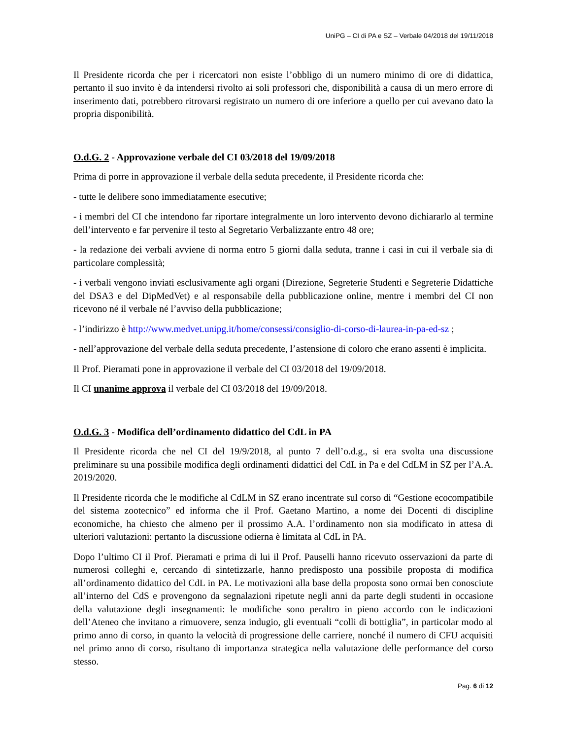UniPG – CI di PA e SZ – Verbale 04/2018 del 19/11/2018
Il Presidente ricorda che per i ricercatori non esiste l’obbligo di un numero minimo di ore di didattica, pertanto il suo invito è da intendersi rivolto ai soli professori che, disponibilità a causa di un mero errore di inserimento dati, potrebbero ritrovarsi registrato un numero di ore inferiore a quello per cui avevano dato la propria disponibilità.
O.d.G. 2 - Approvazione verbale del CI 03/2018 del 19/09/2018
Prima di porre in approvazione il verbale della seduta precedente, il Presidente ricorda che:
- tutte le delibere sono immediatamente esecutive;
- i membri del CI che intendono far riportare integralmente un loro intervento devono dichiararlo al termine dell’intervento e far pervenire il testo al Segretario Verbalizzante entro 48 ore;
- la redazione dei verbali avviene di norma entro 5 giorni dalla seduta, tranne i casi in cui il verbale sia di particolare complessità;
- i verbali vengono inviati esclusivamente agli organi (Direzione, Segreterie Studenti e Segreterie Didattiche del DSA3 e del DipMedVet) e al responsabile della pubblicazione online, mentre i membri del CI non ricevono né il verbale né l’avviso della pubblicazione;
- l’indirizzo è http://www.medvet.unipg.it/home/consessi/consiglio-di-corso-di-laurea-in-pa-ed-sz ;
- nell’approvazione del verbale della seduta precedente, l’astensione di coloro che erano assenti è implicita.
Il Prof. Pieramati pone in approvazione il verbale del CI 03/2018 del 19/09/2018.
Il CI unanime approva il verbale del CI 03/2018 del 19/09/2018.
O.d.G. 3 - Modifica dell’ordinamento didattico del CdL in PA
Il Presidente ricorda che nel CI del 19/9/2018, al punto 7 dell’o.d.g., si era svolta una discussione preliminare su una possibile modifica degli ordinamenti didattici del CdL in Pa e del CdLM in SZ per l’A.A. 2019/2020.
Il Presidente ricorda che le modifiche al CdLM in SZ erano incentrate sul corso di “Gestione ecocompatibile del sistema zootecnico” ed informa che il Prof. Gaetano Martino, a nome dei Docenti di discipline economiche, ha chiesto che almeno per il prossimo A.A. l’ordinamento non sia modificato in attesa di ulteriori valutazioni: pertanto la discussione odierna è limitata al CdL in PA.
Dopo l’ultimo CI il Prof. Pieramati e prima di lui il Prof. Pauselli hanno ricevuto osservazioni da parte di numerosi colleghi e, cercando di sintetizzarle, hanno predisposto una possibile proposta di modifica all’ordinamento didattico del CdL in PA. Le motivazioni alla base della proposta sono ormai ben conosciute all’interno del CdS e provengono da segnalazioni ripetute negli anni da parte degli studenti in occasione della valutazione degli insegnamenti: le modifiche sono peraltro in pieno accordo con le indicazioni dell’Ateneo che invitano a rimuovere, senza indugio, gli eventuali “colli di bottiglia”, in particolar modo al primo anno di corso, in quanto la velocità di progressione delle carriere, nonché il numero di CFU acquisiti nel primo anno di corso, risultano di importanza strategica nella valutazione delle performance del corso stesso.
Pag. 6 di 12